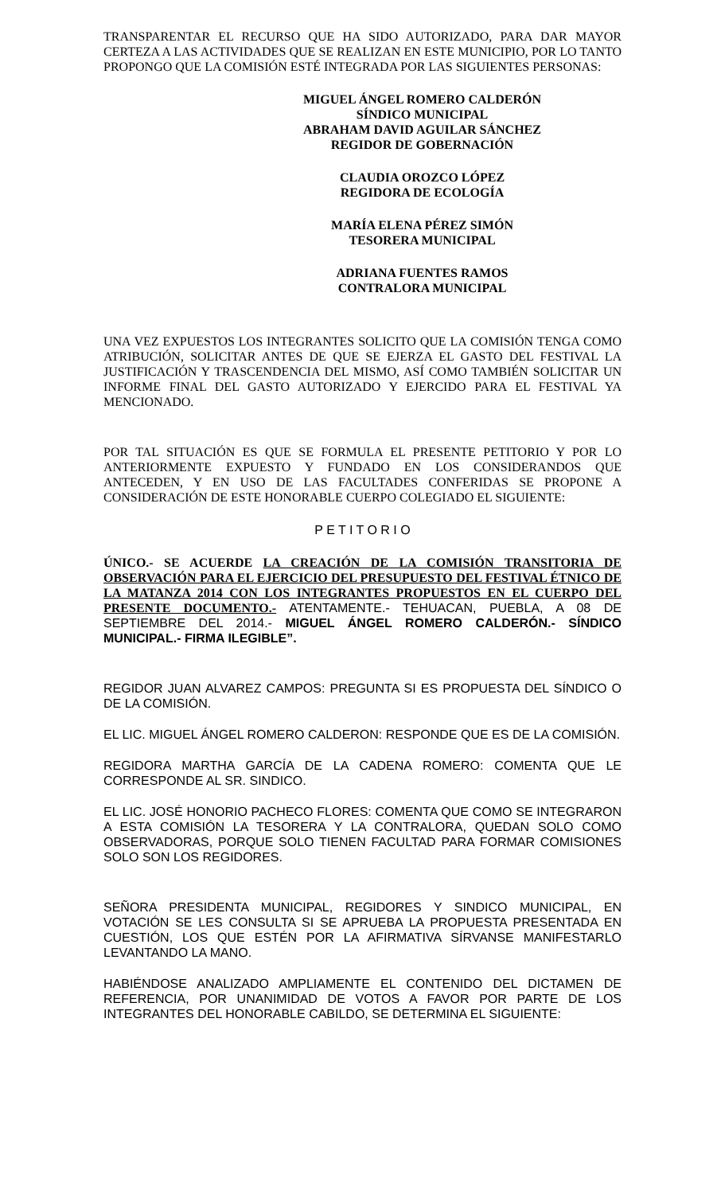TRANSPARENTAR EL RECURSO QUE HA SIDO AUTORIZADO, PARA DAR MAYOR CERTEZA A LAS ACTIVIDADES QUE SE REALIZAN EN ESTE MUNICIPIO, POR LO TANTO PROPONGO QUE LA COMISIÓN ESTÉ INTEGRADA POR LAS SIGUIENTES PERSONAS:
MIGUEL ÁNGEL ROMERO CALDERÓN
SÍNDICO MUNICIPAL
ABRAHAM DAVID AGUILAR SÁNCHEZ
REGIDOR DE GOBERNACIÓN
CLAUDIA OROZCO LÓPEZ
REGIDORA DE ECOLOGÍA
MARÍA ELENA PÉREZ SIMÓN
TESORERA MUNICIPAL
ADRIANA FUENTES RAMOS
CONTRALORA MUNICIPAL
UNA VEZ EXPUESTOS LOS INTEGRANTES SOLICITO QUE LA COMISIÓN TENGA COMO ATRIBUCIÓN, SOLICITAR ANTES DE QUE SE EJERZA EL GASTO DEL FESTIVAL LA JUSTIFICACIÓN Y TRASCENDENCIA DEL MISMO, ASÍ COMO TAMBIÉN SOLICITAR UN INFORME FINAL DEL GASTO AUTORIZADO Y EJERCIDO PARA EL FESTIVAL YA MENCIONADO.
POR TAL SITUACIÓN ES QUE SE FORMULA EL PRESENTE PETITORIO Y POR LO ANTERIORMENTE EXPUESTO Y FUNDADO EN LOS CONSIDERANDOS QUE ANTECEDEN, Y EN USO DE LAS FACULTADES CONFERIDAS SE PROPONE A CONSIDERACIÓN DE ESTE HONORABLE CUERPO COLEGIADO EL SIGUIENTE:
P E T I T O R I O
ÚNICO.- SE ACUERDE LA CREACIÓN DE LA COMISIÓN TRANSITORIA DE OBSERVACIÓN PARA EL EJERCICIO DEL PRESUPUESTO DEL FESTIVAL ÉTNICO DE LA MATANZA 2014 CON LOS INTEGRANTES PROPUESTOS EN EL CUERPO DEL PRESENTE DOCUMENTO.- ATENTAMENTE.- TEHUACAN, PUEBLA, A 08 DE SEPTIEMBRE DEL 2014.- MIGUEL ÁNGEL ROMERO CALDERÓN.- SÍNDICO MUNICIPAL.- FIRMA ILEGIBLE”.
REGIDOR JUAN ALVAREZ CAMPOS: PREGUNTA SI ES PROPUESTA DEL SÍNDICO O DE LA COMISIÓN.
EL LIC. MIGUEL ÁNGEL ROMERO CALDERON: RESPONDE QUE ES DE LA COMISIÓN.
REGIDORA MARTHA GARCÍA DE LA CADENA ROMERO: COMENTA QUE LE CORRESPONDE AL SR. SINDICO.
EL LIC. JOSÉ HONORIO PACHECO FLORES: COMENTA QUE COMO SE INTEGRARON A ESTA COMISIÓN LA TESORERA Y LA CONTRALORA, QUEDAN SOLO COMO OBSERVADORAS, PORQUE SOLO TIENEN FACULTAD PARA FORMAR COMISIONES SOLO SON LOS REGIDORES.
SEÑORA PRESIDENTA MUNICIPAL, REGIDORES Y SINDICO MUNICIPAL, EN VOTACIÓN SE LES CONSULTA SI SE APRUEBA LA PROPUESTA PRESENTADA EN CUESTIÓN, LOS QUE ESTÉN POR LA AFIRMATIVA SÍRVANSE MANIFESTARLO LEVANTANDO LA MANO.
HABIÉNDOSE ANALIZADO AMPLIAMENTE EL CONTENIDO DEL DICTAMEN DE REFERENCIA, POR UNANIMIDAD DE VOTOS A FAVOR POR PARTE DE LOS INTEGRANTES DEL HONORABLE CABILDO, SE DETERMINA EL SIGUIENTE: